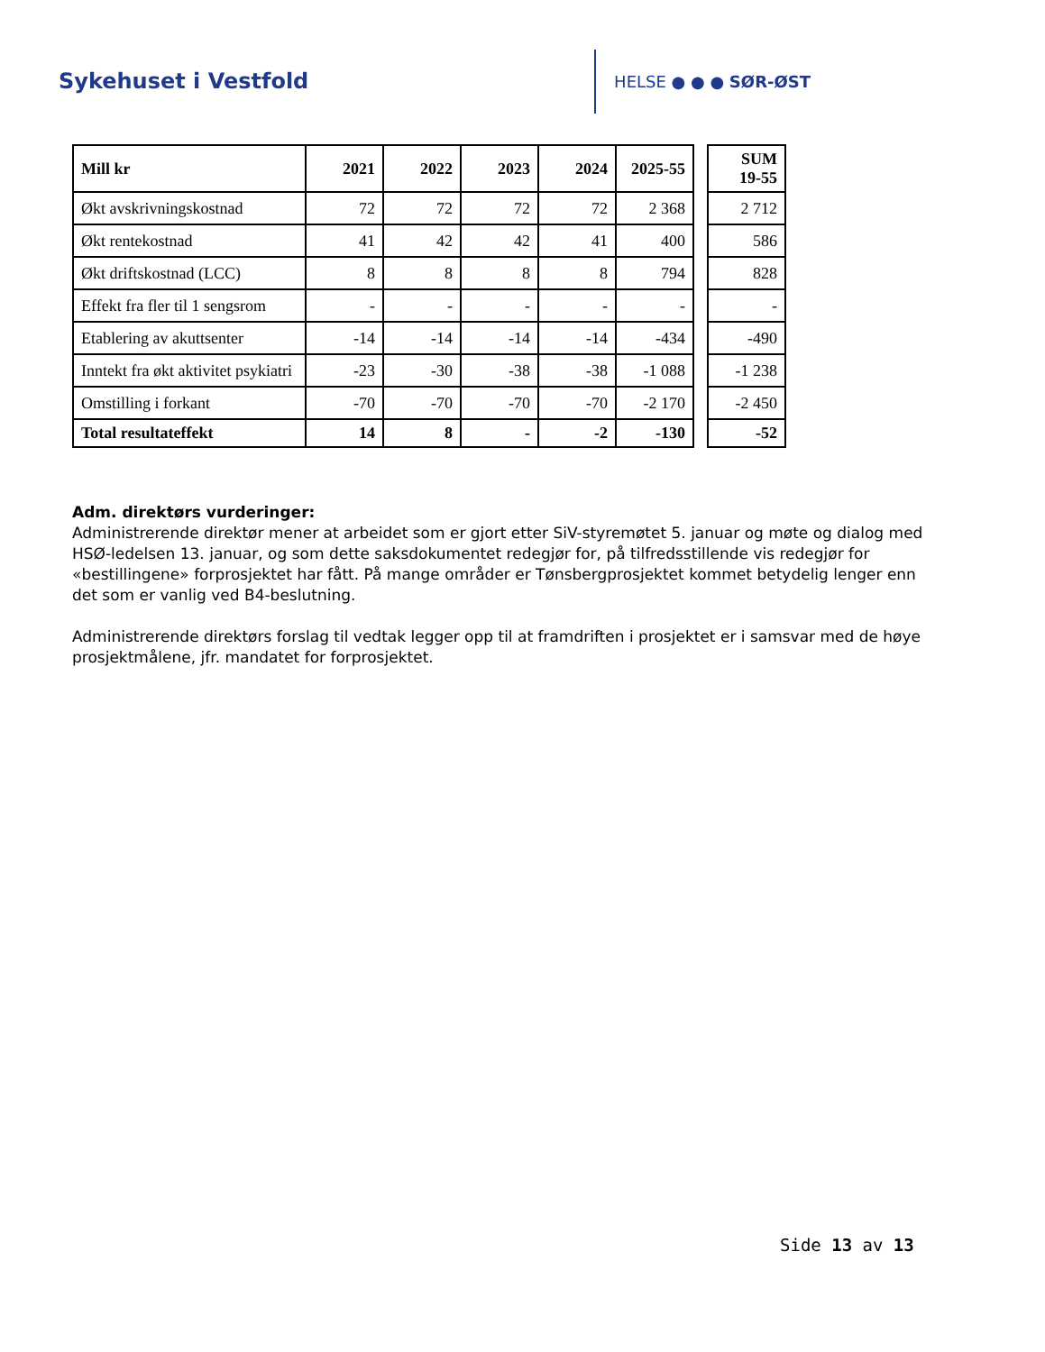Sykehuset i Vestfold
HELSE ● ● ● SØR-ØST
| Mill kr | 2021 | 2022 | 2023 | 2024 | 2025-55 | | SUM 19-55 |
| Økt avskrivningskostnad | 72 | 72 | 72 | 72 | 2 368 | | 2 712 |
| Økt rentekostnad | 41 | 42 | 42 | 41 | 400 | | 586 |
| Økt driftskostnad (LCC) | 8 | 8 | 8 | 8 | 794 | | 828 |
| Effekt fra fler til 1 sengsrom | - | - | - | - | - | | - |
| Etablering av akuttsenter | -14 | -14 | -14 | -14 | -434 | | -490 |
| Inntekt fra økt aktivitet psykiatri | -23 | -30 | -38 | -38 | -1 088 | | -1 238 |
| Omstilling i forkant | -70 | -70 | -70 | -70 | -2 170 | | -2 450 |
| Total resultateffekt | 14 | 8 | - | -2 | -130 | | -52 |
Adm. direktørs vurderinger:
Administrerende direktør mener at arbeidet som er gjort etter SiV-styremøtet 5. januar og møte og dialog med HSØ-ledelsen 13. januar, og som dette saksdokumentet redegjør for, på tilfredsstillende vis redegjør for «bestillingene» forprosjektet har fått. På mange områder er Tønsbergprosjektet kommet betydelig lenger enn det som er vanlig ved B4-beslutning.
Administrerende direktørs forslag til vedtak legger opp til at framdriften i prosjektet er i samsvar med de høye prosjektmålene, jfr. mandatet for forprosjektet.
Side 13 av 13